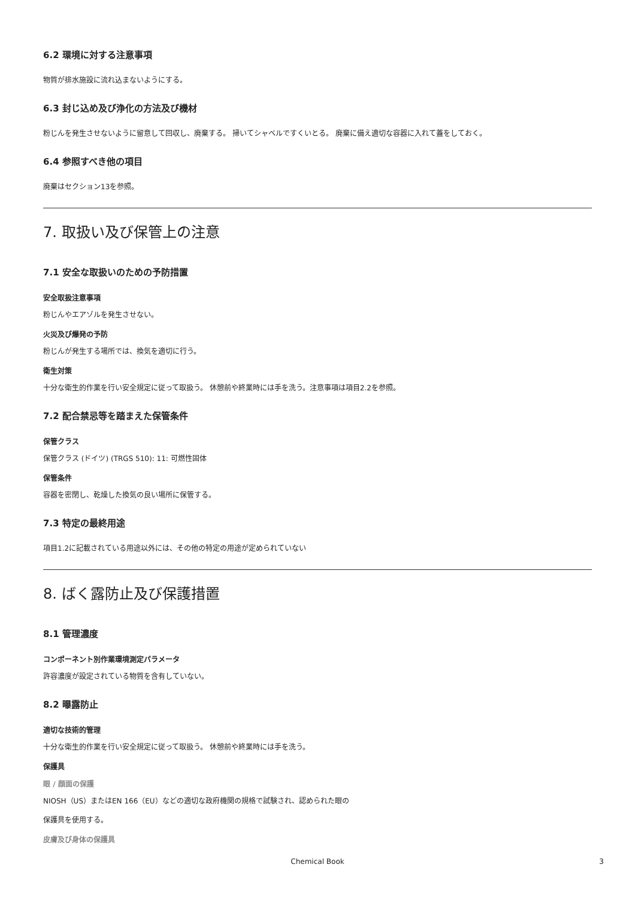6.2 環境に対する注意事項
物質が排水施設に流れ込まないようにする。
6.3 封じ込め及び浄化の方法及び機材
粉じんを発生させないように留意して回収し、廃棄する。 掃いてシャベルですくいとる。 廃棄に備え適切な容器に入れて蓋をしておく。
6.4 参照すべき他の項目
廃棄はセクション13を参照。
7. 取扱い及び保管上の注意
7.1 安全な取扱いのための予防措置
安全取扱注意事項
粉じんやエアゾルを発生させない。
火災及び爆発の予防
粉じんが発生する場所では、換気を適切に行う。
衛生対策
十分な衛生的作業を行い安全規定に従って取扱う。 休憩前や終業時には手を洗う。注意事項は項目2.2を参照。
7.2 配合禁忌等を踏まえた保管条件
保管クラス
保管クラス (ドイツ) (TRGS 510): 11: 可燃性固体
保管条件
容器を密閉し、乾燥した換気の良い場所に保管する。
7.3 特定の最終用途
項目1.2に記載されている用途以外には、その他の特定の用途が定められていない
8. ばく露防止及び保護措置
8.1 管理濃度
コンポーネント別作業環境測定パラメータ
許容濃度が設定されている物質を含有していない。
8.2 曝露防止
適切な技術的管理
十分な衛生的作業を行い安全規定に従って取扱う。 休憩前や終業時には手を洗う。
保護具
眼 / 顔面の保護
NIOSH（US）またはEN 166（EU）などの適切な政府機関の規格で試験され、認められた眼の
保護具を使用する。
皮膚及び身体の保護具
Chemical Book
3